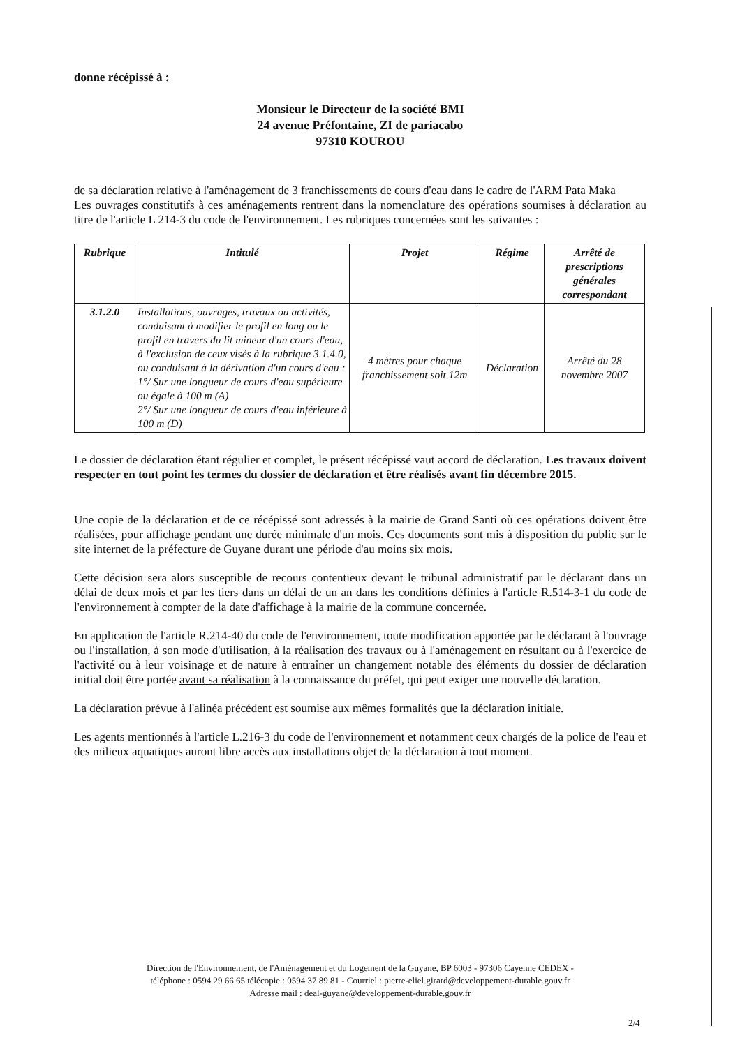donne récépissé à :
Monsieur le Directeur de la société BMI
24 avenue Préfontaine, ZI de pariacabo
97310 KOUROU
de sa déclaration relative à l'aménagement de 3 franchissements de cours d'eau dans le cadre de l'ARM Pata Maka
Les ouvrages constitutifs à ces aménagements rentrent dans la nomenclature des opérations soumises à déclaration au titre de l'article L 214-3 du code de l'environnement. Les rubriques concernées sont les suivantes :
| Rubrique | Intitulé | Projet | Régime | Arrêté de prescriptions générales correspondant |
| --- | --- | --- | --- | --- |
| 3.1.2.0 | Installations, ouvrages, travaux ou activités, conduisant à modifier le profil en long ou le profil en travers du lit mineur d'un cours d'eau, à l'exclusion de ceux visés à la rubrique 3.1.4.0, ou conduisant à la dérivation d'un cours d'eau : 1°/ Sur une longueur de cours d'eau supérieure ou égale à 100 m (A) 2°/ Sur une longueur de cours d'eau inférieure à 100 m (D) | 4 mètres pour chaque franchissement soit 12m | Déclaration | Arrêté du 28 novembre 2007 |
Le dossier de déclaration étant régulier et complet, le présent récépissé vaut accord de déclaration. Les travaux doivent respecter en tout point les termes du dossier de déclaration et être réalisés avant fin décembre 2015.
Une copie de la déclaration et de ce récépissé sont adressés à la mairie de Grand Santi où ces opérations doivent être réalisées, pour affichage pendant une durée minimale d'un mois. Ces documents sont mis à disposition du public sur le site internet de la préfecture de Guyane durant une période d'au moins six mois.
Cette décision sera alors susceptible de recours contentieux devant le tribunal administratif par le déclarant dans un délai de deux mois et par les tiers dans un délai de un an dans les conditions définies à l'article R.514-3-1 du code de l'environnement à compter de la date d'affichage à la mairie de la commune concernée.
En application de l'article R.214-40 du code de l'environnement, toute modification apportée par le déclarant à l'ouvrage ou l'installation, à son mode d'utilisation, à la réalisation des travaux ou à l'aménagement en résultant ou à l'exercice de l'activité ou à leur voisinage et de nature à entraîner un changement notable des éléments du dossier de déclaration initial doit être portée avant sa réalisation à la connaissance du préfet, qui peut exiger une nouvelle déclaration.
La déclaration prévue à l'alinéa précédent est soumise aux mêmes formalités que la déclaration initiale.
Les agents mentionnés à l'article L.216-3 du code de l'environnement et notamment ceux chargés de la police de l'eau et des milieux aquatiques auront libre accès aux installations objet de la déclaration à tout moment.
Direction de l'Environnement, de l'Aménagement et du Logement de la Guyane, BP 6003 - 97306 Cayenne CEDEX -
téléphone : 0594 29 66 65 télécopie : 0594 37 89 81 - Courriel : pierre-eliel.girard@developpement-durable.gouv.fr
Adresse mail : deal-guyane@developpement-durable.gouv.fr
2/4